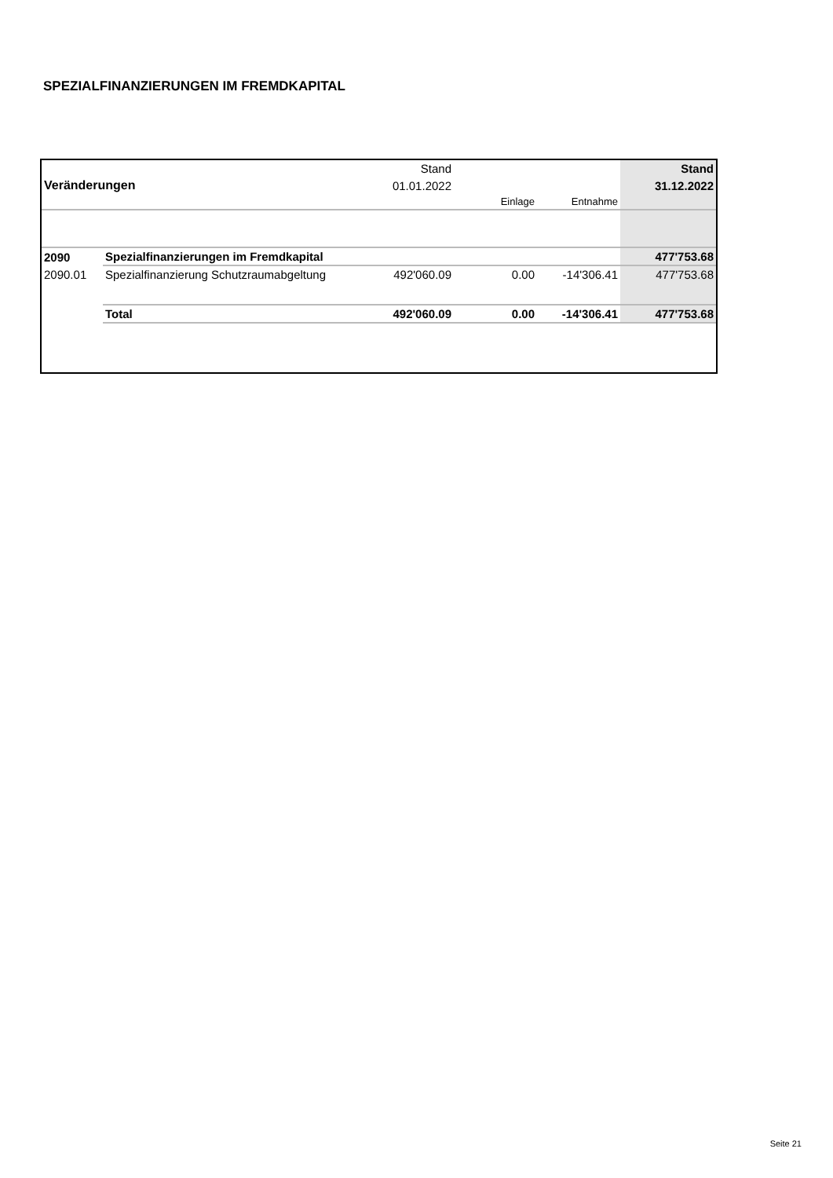SPEZIALFINANZIERUNGEN IM FREMDKAPITAL
| | | Stand | | | Stand |
| Veränderungen | | 01.01.2022 | | | 31.12.2022 |
| | | | Einlage | Entnahme | |
| 2090 | Spezialfinanzierungen im Fremdkapital | | | | 477'753.68 |
| 2090.01 | Spezialfinanzierung Schutzraumabgeltung | 492'060.09 | 0.00 | -14'306.41 | 477'753.68 |
| | Total | 492'060.09 | 0.00 | -14'306.41 | 477'753.68 |
Seite 21